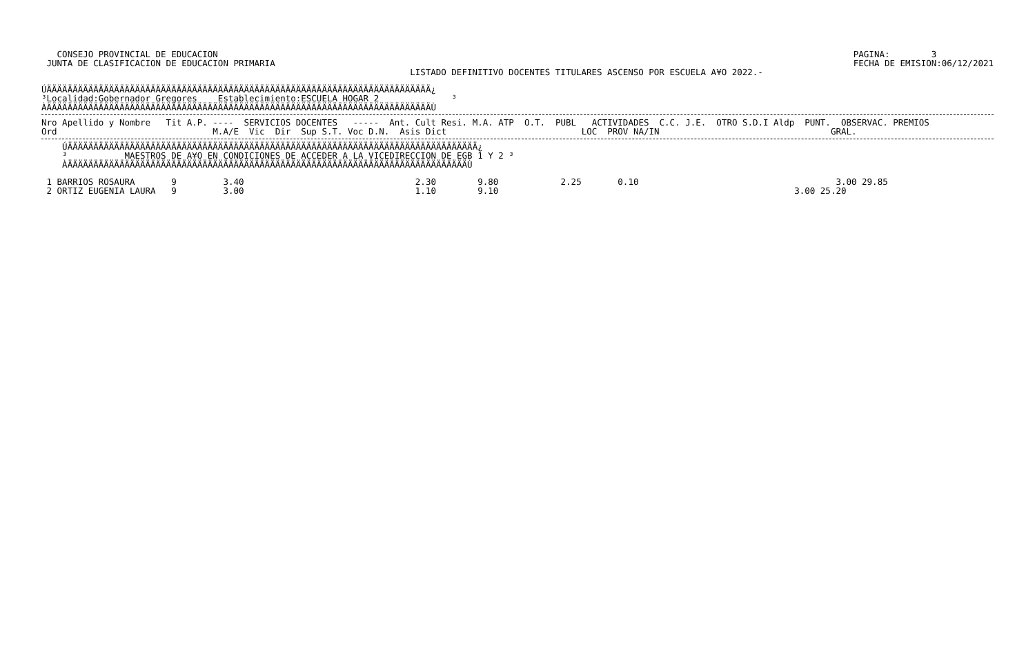CONSEJO PROVINCIAL DE EDUCACION
 JUNTA DE CLASIFICACION DE EDUCACION PRIMARIA
PAGINA:        3
FECHA DE EMISION:06/12/2021
LISTADO DEFINITIVO DOCENTES TITULARES ASCENSO POR ESCUELA A¥O 2022.-
ÚÄÄÄÄÄÄÄÄÄÄÄÄÄÄÄÄÄÄÄÄÄÄÄÄÄÄÄÄÄÄÄÄÄÄÄÄÄÄÄÄÄÄÄÄÄÄÄÄÄÄÄÄÄÄÄÄÄÄÄÄÄÄÄÄÄÄÄÄÄÄÄÄÄÄ¿
³Localidad:Gobernador Gregores    Establecimiento:ESCUELA HOGAR 2              ³
ÀÄÄÄÄÄÄÄÄÄÄÄÄÄÄÄÄÄÄÄÄÄÄÄÄÄÄÄÄÄÄÄÄÄÄÄÄÄÄÄÄÄÄÄÄÄÄÄÄÄÄÄÄÄÄÄÄÄÄÄÄÄÄÄÄÄÄÄÄÄÄÄÄÄÄÙ
Nro Apellido y Nombre   Tit A.P. ----  SERVICIOS DOCENTES   -----  Ant. Cult Resi. M.A. ATP  O.T.  PUBL   ACTIVIDADES  C.C. J.E.  OTRO S.D.I Aldp  PUNT.  OBSERVAC. PREMIOS
Ord                              M.A/E  Vic  Dir  Sup S.T. Voc D.N.  Asis Dict                          LOC  PROV NA/IN                                 GRAL.
    ÚÄÄÄÄÄÄÄÄÄÄÄÄÄÄÄÄÄÄÄÄÄÄÄÄÄÄÄÄÄÄÄÄÄÄÄÄÄÄÄÄÄÄÄÄÄÄÄÄÄÄÄÄÄÄÄÄÄÄÄÄÄÄÄÄÄÄÄÄÄÄÄÄÄÄÄÄÄÄÄ¿
    ³           MAESTROS DE A¥O EN CONDICIONES DE ACCEDER A LA VICEDIRECCION DE EGB 1 Y 2 ³
    ÀÄÄÄÄÄÄÄÄÄÄÄÄÄÄÄÄÄÄÄÄÄÄÄÄÄÄÄÄÄÄÄÄÄÄÄÄÄÄÄÄÄÄÄÄÄÄÄÄÄÄÄÄÄÄÄÄÄÄÄÄÄÄÄÄÄÄÄÄÄÄÄÄÄÄÄÄÄÙ
 1 BARRIOS ROSAURA       9         3.40                                 2.30        9.80            2.25       0.10                                      3.00 29.85
 2 ORTIZ EUGENIA LAURA   9         3.00                                 1.10        9.10                                                         3.00 25.20